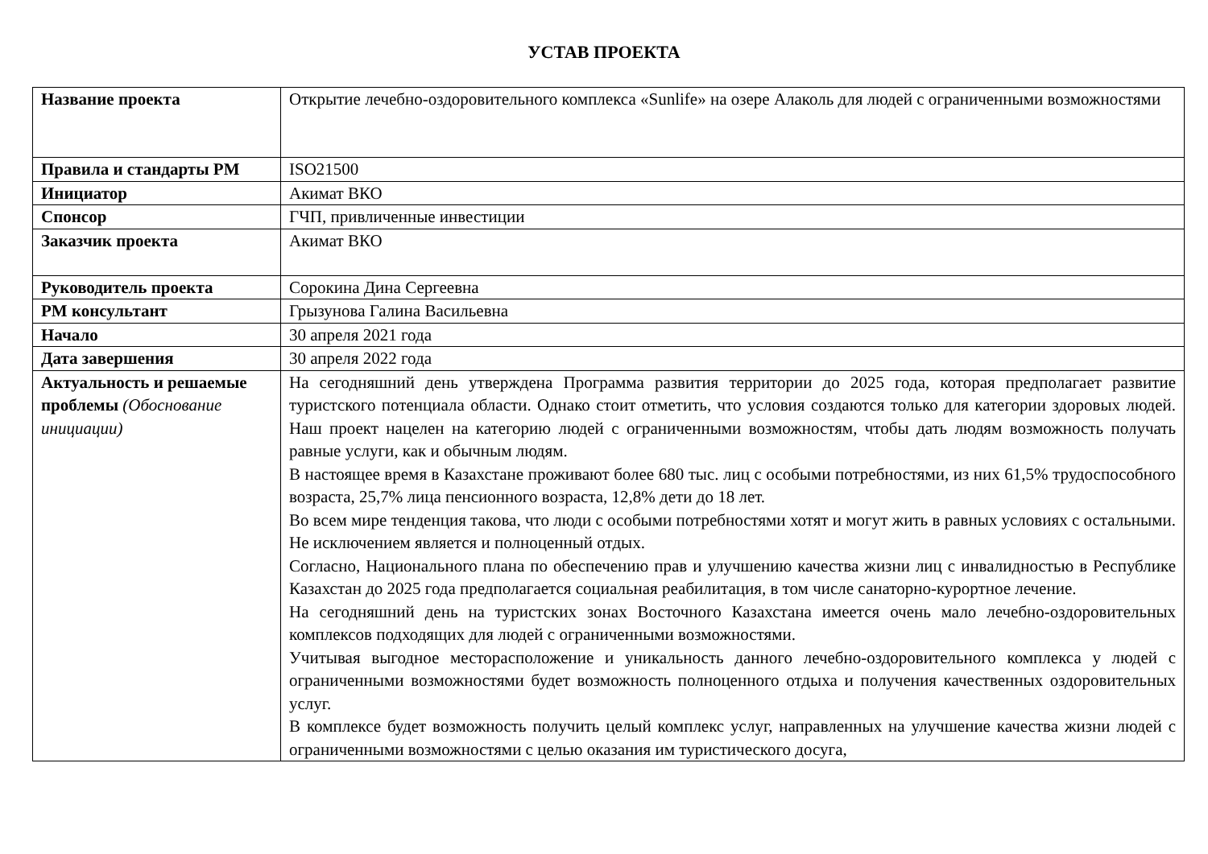УСТАВ ПРОЕКТА
| Название проекта | Открытие лечебно-оздоровительного комплекса «Sunlife» на озере Алаколь для людей с ограниченными возможностями |
| Правила и стандарты PM | ISO21500 |
| Инициатор | Акимат ВКО |
| Спонсор | ГЧП, привличенные инвестиции |
| Заказчик проекта | Акимат ВКО |
| Руководитель проекта | Сорокина Дина Сергеевна |
| PM консультант | Грызунова Галина Васильевна |
| Начало | 30 апреля 2021 года |
| Дата завершения | 30 апреля 2022 года |
| Актуальность и решаемые проблемы (Обоснование инициации) | На сегодняшний день утверждена Программа развития территории до 2025 года, которая предполагает развитие туристского потенциала области. Однако стоит отметить, что условия создаются только для категории здоровых людей. Наш проект нацелен на категорию людей с ограниченными возможностям, чтобы дать людям возможность получать равные услуги, как и обычным людям. В настоящее время в Казахстане проживают более 680 тыс. лиц с особыми потребностями, из них 61,5% трудоспособного возраста, 25,7% лица пенсионного возраста, 12,8% дети до 18 лет. Во всем мире тенденция такова, что люди с особыми потребностями хотят и могут жить в равных условиях с остальными. Не исключением является и полноценный отдых. Согласно, Национального плана по обеспечению прав и улучшению качества жизни лиц с инвалидностью в Республике Казахстан до 2025 года предполагается социальная реабилитация, в том числе санаторно-курортное лечение. На сегодняшний день на туристских зонах Восточного Казахстана имеется очень мало лечебно-оздоровительных комплексов подходящих для людей с ограниченными возможностями. Учитывая выгодное месторасположение и уникальность данного лечебно-оздоровительного комплекса у людей с ограниченными возможностями будет возможность полноценного отдыха и получения качественных оздоровительных услуг. В комплексе будет возможность получить целый комплекс услуг, направленных на улучшение качества жизни людей с ограниченными возможностями с целью оказания им туристического досуга, |